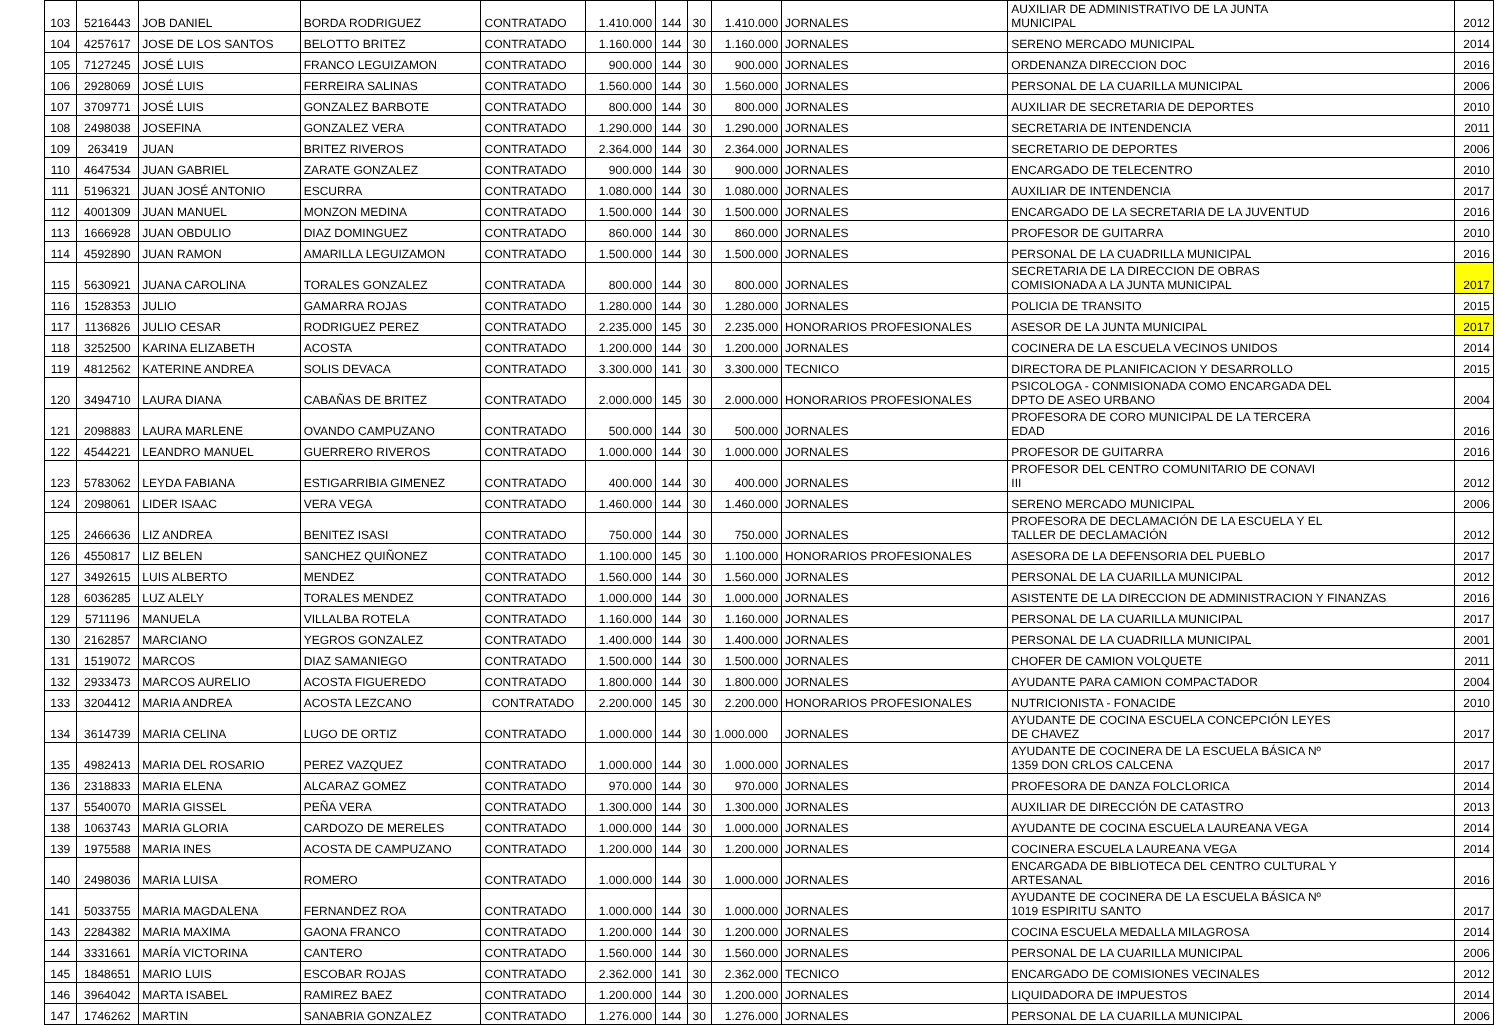| 103 | 5216443 | JOB DANIEL | BORDA RODRIGUEZ | CONTRATADO | 1.410.000 | 144 | 30 | 1.410.000 | JORNALES | AUXILIAR DE ADMINISTRATIVO DE LA JUNTA MUNICIPAL | 2012 |
| 104 | 4257617 | JOSE DE LOS SANTOS | BELOTTO BRITEZ | CONTRATADO | 1.160.000 | 144 | 30 | 1.160.000 | JORNALES | SERENO MERCADO MUNICIPAL | 2014 |
| 105 | 7127245 | JOSÉ LUIS | FRANCO LEGUIZAMON | CONTRATADO | 900.000 | 144 | 30 | 900.000 | JORNALES | ORDENANZA DIRECCION DOC | 2016 |
| 106 | 2928069 | JOSÉ LUIS | FERREIRA SALINAS | CONTRATADO | 1.560.000 | 144 | 30 | 1.560.000 | JORNALES | PERSONAL DE LA CUARILLA MUNICIPAL | 2006 |
| 107 | 3709771 | JOSÉ LUIS | GONZALEZ BARBOTE | CONTRATADO | 800.000 | 144 | 30 | 800.000 | JORNALES | AUXILIAR DE SECRETARIA DE DEPORTES | 2010 |
| 108 | 2498038 | JOSEFINA | GONZALEZ VERA | CONTRATADO | 1.290.000 | 144 | 30 | 1.290.000 | JORNALES | SECRETARIA DE INTENDENCIA | 2011 |
| 109 | 263419 | JUAN | BRITEZ RIVEROS | CONTRATADO | 2.364.000 | 144 | 30 | 2.364.000 | JORNALES | SECRETARIO DE DEPORTES | 2006 |
| 110 | 4647534 | JUAN GABRIEL | ZARATE GONZALEZ | CONTRATADO | 900.000 | 144 | 30 | 900.000 | JORNALES | ENCARGADO DE TELECENTRO | 2010 |
| 111 | 5196321 | JUAN JOSÉ ANTONIO | ESCURRA | CONTRATADO | 1.080.000 | 144 | 30 | 1.080.000 | JORNALES | AUXILIAR DE INTENDENCIA | 2017 |
| 112 | 4001309 | JUAN MANUEL | MONZON MEDINA | CONTRATADO | 1.500.000 | 144 | 30 | 1.500.000 | JORNALES | ENCARGADO DE LA SECRETARIA DE LA JUVENTUD | 2016 |
| 113 | 1666928 | JUAN OBDULIO | DIAZ DOMINGUEZ | CONTRATADO | 860.000 | 144 | 30 | 860.000 | JORNALES | PROFESOR DE GUITARRA | 2010 |
| 114 | 4592890 | JUAN RAMON | AMARILLA LEGUIZAMON | CONTRATADO | 1.500.000 | 144 | 30 | 1.500.000 | JORNALES | PERSONAL DE LA CUADRILLA MUNICIPAL | 2016 |
| 115 | 5630921 | JUANA CAROLINA | TORALES GONZALEZ | CONTRATADA | 800.000 | 144 | 30 | 800.000 | JORNALES | SECRETARIA DE LA DIRECCION DE OBRAS COMISIONADA A LA JUNTA MUNICIPAL | 2017 |
| 116 | 1528353 | JULIO | GAMARRA ROJAS | CONTRATADO | 1.280.000 | 144 | 30 | 1.280.000 | JORNALES | POLICIA DE TRANSITO | 2015 |
| 117 | 1136826 | JULIO CESAR | RODRIGUEZ PEREZ | CONTRATADO | 2.235.000 | 145 | 30 | 2.235.000 | HONORARIOS PROFESIONALES | ASESOR DE LA JUNTA MUNICIPAL | 2017 |
| 118 | 3252500 | KARINA ELIZABETH | ACOSTA | CONTRATADO | 1.200.000 | 144 | 30 | 1.200.000 | JORNALES | COCINERA DE LA ESCUELA VECINOS UNIDOS | 2014 |
| 119 | 4812562 | KATERINE ANDREA | SOLIS DEVACA | CONTRATADO | 3.300.000 | 141 | 30 | 3.300.000 | TECNICO | DIRECTORA DE PLANIFICACION Y DESARROLLO | 2015 |
| 120 | 3494710 | LAURA DIANA | CABAÑAS DE BRITEZ | CONTRATADO | 2.000.000 | 145 | 30 | 2.000.000 | HONORARIOS PROFESIONALES | PSICOLOGA - CONMISIONADA COMO ENCARGADA DEL DPTO DE ASEO URBANO | 2004 |
| 121 | 2098883 | LAURA MARLENE | OVANDO CAMPUZANO | CONTRATADO | 500.000 | 144 | 30 | 500.000 | JORNALES | PROFESORA DE CORO MUNICIPAL DE LA TERCERA EDAD | 2016 |
| 122 | 4544221 | LEANDRO MANUEL | GUERRERO RIVEROS | CONTRATADO | 1.000.000 | 144 | 30 | 1.000.000 | JORNALES | PROFESOR DE GUITARRA | 2016 |
| 123 | 5783062 | LEYDA FABIANA | ESTIGARRIBIA GIMENEZ | CONTRATADO | 400.000 | 144 | 30 | 400.000 | JORNALES | PROFESOR DEL CENTRO COMUNITARIO DE CONAVI III | 2012 |
| 124 | 2098061 | LIDER ISAAC | VERA VEGA | CONTRATADO | 1.460.000 | 144 | 30 | 1.460.000 | JORNALES | SERENO MERCADO MUNICIPAL | 2006 |
| 125 | 2466636 | LIZ ANDREA | BENITEZ ISASI | CONTRATADO | 750.000 | 144 | 30 | 750.000 | JORNALES | PROFESORA DE DECLAMACIÓN DE LA ESCUELA Y EL TALLER DE DECLAMACIÓN | 2012 |
| 126 | 4550817 | LIZ BELEN | SANCHEZ QUIÑONEZ | CONTRATADO | 1.100.000 | 145 | 30 | 1.100.000 | HONORARIOS PROFESIONALES | ASESORA DE LA DEFENSORIA DEL PUEBLO | 2017 |
| 127 | 3492615 | LUIS ALBERTO | MENDEZ | CONTRATADO | 1.560.000 | 144 | 30 | 1.560.000 | JORNALES | PERSONAL DE LA CUARILLA MUNICIPAL | 2012 |
| 128 | 6036285 | LUZ ALELY | TORALES MENDEZ | CONTRATADO | 1.000.000 | 144 | 30 | 1.000.000 | JORNALES | ASISTENTE DE LA DIRECCION DE ADMINISTRACION Y FINANZAS | 2016 |
| 129 | 5711196 | MANUELA | VILLALBA ROTELA | CONTRATADO | 1.160.000 | 144 | 30 | 1.160.000 | JORNALES | PERSONAL DE LA CUARILLA MUNICIPAL | 2017 |
| 130 | 2162857 | MARCIANO | YEGROS GONZALEZ | CONTRATADO | 1.400.000 | 144 | 30 | 1.400.000 | JORNALES | PERSONAL DE LA CUADRILLA MUNICIPAL | 2001 |
| 131 | 1519072 | MARCOS | DIAZ SAMANIEGO | CONTRATADO | 1.500.000 | 144 | 30 | 1.500.000 | JORNALES | CHOFER DE CAMION VOLQUETE | 2011 |
| 132 | 2933473 | MARCOS AURELIO | ACOSTA FIGUEREDO | CONTRATADO | 1.800.000 | 144 | 30 | 1.800.000 | JORNALES | AYUDANTE PARA CAMION COMPACTADOR | 2004 |
| 133 | 3204412 | MARIA ANDREA | ACOSTA LEZCANO | CONTRATADO | 2.200.000 | 145 | 30 | 2.200.000 | HONORARIOS PROFESIONALES | NUTRICIONISTA - FONACIDE | 2010 |
| 134 | 3614739 | MARIA CELINA | LUGO DE ORTIZ | CONTRATADO | 1.000.000 | 144 | 30 | 1.000.000 | JORNALES | AYUDANTE DE COCINA ESCUELA CONCEPCIÓN LEYES DE CHAVEZ | 2017 |
| 135 | 4982413 | MARIA DEL ROSARIO | PEREZ VAZQUEZ | CONTRATADO | 1.000.000 | 144 | 30 | 1.000.000 | JORNALES | AYUDANTE DE COCINERA DE LA ESCUELA BÁSICA Nº 1359 DON CRLOS CALCENA | 2017 |
| 136 | 2318833 | MARIA ELENA | ALCARAZ GOMEZ | CONTRATADO | 970.000 | 144 | 30 | 970.000 | JORNALES | PROFESORA DE DANZA FOLCLORICA | 2014 |
| 137 | 5540070 | MARIA GISSEL | PEÑA VERA | CONTRATADO | 1.300.000 | 144 | 30 | 1.300.000 | JORNALES | AUXILIAR DE DIRECCIÓN DE CATASTRO | 2013 |
| 138 | 1063743 | MARIA GLORIA | CARDOZO DE MERELES | CONTRATADO | 1.000.000 | 144 | 30 | 1.000.000 | JORNALES | AYUDANTE DE COCINA ESCUELA LAUREANA VEGA | 2014 |
| 139 | 1975588 | MARIA INES | ACOSTA DE CAMPUZANO | CONTRATADO | 1.200.000 | 144 | 30 | 1.200.000 | JORNALES | COCINERA ESCUELA LAUREANA VEGA | 2014 |
| 140 | 2498036 | MARIA LUISA | ROMERO | CONTRATADO | 1.000.000 | 144 | 30 | 1.000.000 | JORNALES | ENCARGADA DE BIBLIOTECA DEL CENTRO CULTURAL Y ARTESANAL | 2016 |
| 141 | 5033755 | MARIA MAGDALENA | FERNANDEZ ROA | CONTRATADO | 1.000.000 | 144 | 30 | 1.000.000 | JORNALES | AYUDANTE DE COCINERA DE LA ESCUELA BÁSICA Nº 1019 ESPIRITU SANTO | 2017 |
| 143 | 2284382 | MARIA MAXIMA | GAONA FRANCO | CONTRATADO | 1.200.000 | 144 | 30 | 1.200.000 | JORNALES | COCINA ESCUELA MEDALLA MILAGROSA | 2014 |
| 144 | 3331661 | MARÍA VICTORINA | CANTERO | CONTRATADO | 1.560.000 | 144 | 30 | 1.560.000 | JORNALES | PERSONAL DE LA CUARILLA MUNICIPAL | 2006 |
| 145 | 1848651 | MARIO LUIS | ESCOBAR ROJAS | CONTRATADO | 2.362.000 | 141 | 30 | 2.362.000 | TECNICO | ENCARGADO DE COMISIONES VECINALES | 2012 |
| 146 | 3964042 | MARTA ISABEL | RAMIREZ BAEZ | CONTRATADO | 1.200.000 | 144 | 30 | 1.200.000 | JORNALES | LIQUIDADORA DE IMPUESTOS | 2014 |
| 147 | 1746262 | MARTIN | SANABRIA GONZALEZ | CONTRATADO | 1.276.000 | 144 | 30 | 1.276.000 | JORNALES | PERSONAL DE LA CUARILLA MUNICIPAL | 2006 |